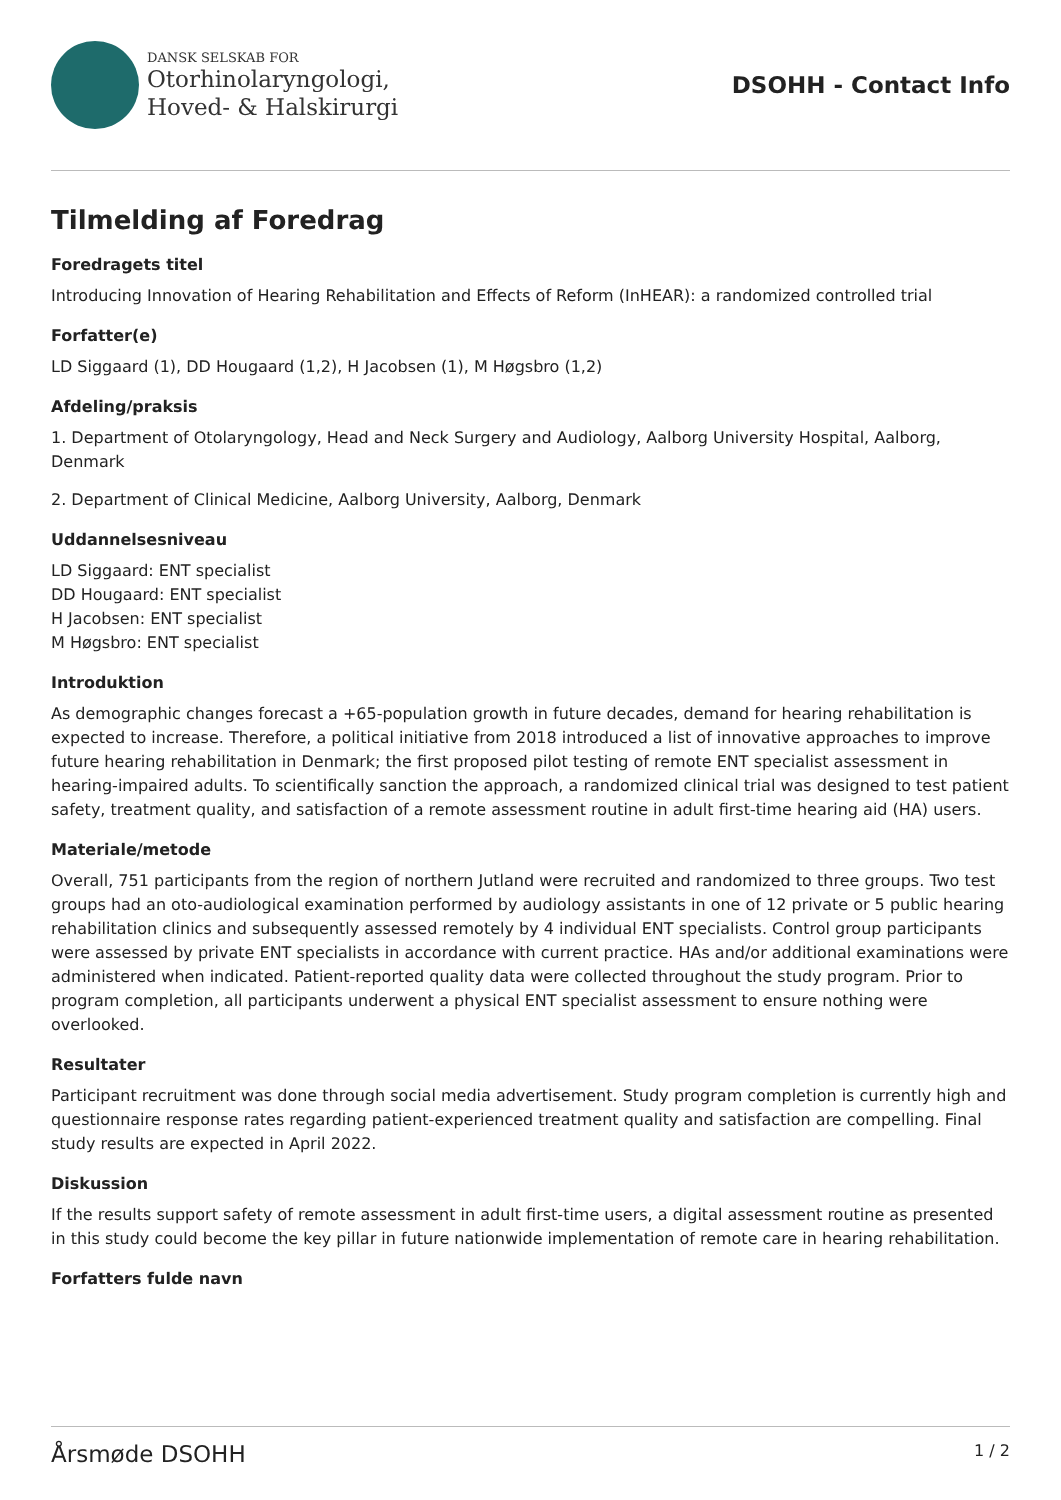DANSK SELSKAB FOR
Otorhinolaryngologi,
Hoved- & Halskirurgi
DSOHH - Contact Info
Tilmelding af Foredrag
Foredragets titel
Introducing Innovation of Hearing Rehabilitation and Effects of Reform (InHEAR): a randomized controlled trial
Forfatter(e)
LD Siggaard (1), DD Hougaard (1,2), H Jacobsen (1), M Høgsbro (1,2)
Afdeling/praksis
1. Department of Otolaryngology, Head and Neck Surgery and Audiology, Aalborg University Hospital, Aalborg, Denmark
2. Department of Clinical Medicine, Aalborg University, Aalborg, Denmark
Uddannelsesniveau
LD Siggaard: ENT specialist
DD Hougaard: ENT specialist
H Jacobsen: ENT specialist
M Høgsbro: ENT specialist
Introduktion
As demographic changes forecast a +65-population growth in future decades, demand for hearing rehabilitation is expected to increase. Therefore, a political initiative from 2018 introduced a list of innovative approaches to improve future hearing rehabilitation in Denmark; the first proposed pilot testing of remote ENT specialist assessment in hearing-impaired adults. To scientifically sanction the approach, a randomized clinical trial was designed to test patient safety, treatment quality, and satisfaction of a remote assessment routine in adult first-time hearing aid (HA) users.
Materiale/metode
Overall, 751 participants from the region of northern Jutland were recruited and randomized to three groups. Two test groups had an oto-audiological examination performed by audiology assistants in one of 12 private or 5 public hearing rehabilitation clinics and subsequently assessed remotely by 4 individual ENT specialists. Control group participants were assessed by private ENT specialists in accordance with current practice. HAs and/or additional examinations were administered when indicated. Patient-reported quality data were collected throughout the study program. Prior to program completion, all participants underwent a physical ENT specialist assessment to ensure nothing were overlooked.
Resultater
Participant recruitment was done through social media advertisement. Study program completion is currently high and questionnaire response rates regarding patient-experienced treatment quality and satisfaction are compelling. Final study results are expected in April 2022.
Diskussion
If the results support safety of remote assessment in adult first-time users, a digital assessment routine as presented in this study could become the key pillar in future nationwide implementation of remote care in hearing rehabilitation.
Forfatters fulde navn
Årsmøde DSOHH 1 / 2